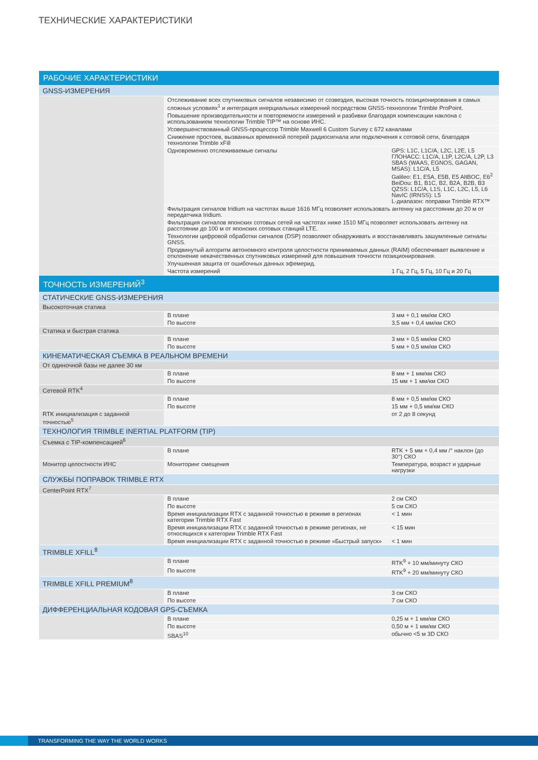ТЕХНИЧЕСКИЕ ХАРАКТЕРИСТИКИ
| РАБОЧИЕ ХАРАКТЕРИСТИКИ | | |
| --- | --- | --- |
| GNSS-ИЗМЕРЕНИЯ | | |
| | Отслеживание всех спутниковых сигналов независимо от созвездия, высокая точность позиционирования в самых сложных условиях<sup>1</sup> и интеграция инерциальных измерений посредством GNSS-технологии Trimble ProPoint. | |
| | Повышение производительности и повторяемости измерений и разбивки благодаря компенсации наклона с использованием технологии Trimble TIP™ на основе ИНС. | |
| | Усовершенствованный GNSS-процессор Trimble Maxwell 6 Custom Survey с 672 каналами | |
| | Снижение простоев, вызванных временной потерей радиосигнала или подключения к сотовой сети, благодаря технологии Trimble xFill | |
| | Одновременно отслеживаемые сигналы | GPS: L1C, L1C/A, L2C, L2E, L5 ГЛОНАСС: L1C/A, L1P, L2C/A, L2P, L3 SBAS (WAAS, EGNOS, GAGAN, MSAS): L1C/A, L5 Galileo: E1, E5A, E5B, E5 AltBOC, E6<sup>2</sup> BeiDou: B1, B1C, B2, B2A, B2B, B3 QZSS: L1C/A, L1S, L1C, L2C, L5, L6 NavIC (IRNSS): L5 L-диапазон: поправки Trimble RTX™ |
| | Фильтрация сигналов Iridium на частотах выше 1616 МГц позволяет использовать антенну на расстоянии до 20 м от передатчика Iridium. | |
| | Фильтрация сигналов японских сотовых сетей на частотах ниже 1510 МГц позволяет использовать антенну на расстоянии до 100 м от японских сотовых станций LTE. | |
| | Технологии цифровой обработки сигналов (DSP) позволяют обнаруживать и восстанавливать зашумленные сигналы GNSS. | |
| | Продвинутый алгоритм автономного контроля целостности принимаемых данных (RAIM) обеспечивает выявление и отклонение некачественных спутниковых измерений для повышения точности позиционирования. | |
| | Улучшенная защита от ошибочных данных эфемерид. | |
| | Частота измерений | 1 Гц, 2 Гц, 5 Гц, 10 Гц и 20 Гц |
| ТОЧНОСТЬ ИЗМЕРЕНИЙ<sup>3</sup> | | |
| СТАТИЧЕСКИЕ GNSS-ИЗМЕРЕНИЯ | | |
| Высокоточная статика | | |
| | В плане | 3 мм + 0,1 мм/км СКО |
| | По высоте | 3,5 мм + 0,4 мм/км СКО |
| Статика и быстрая статика | | |
| | В плане | 3 мм + 0,5 мм/км СКО |
| | По высоте | 5 мм + 0,5 мм/км СКО |
| КИНЕМАТИЧЕСКАЯ СЪЕМКА В РЕАЛЬНОМ ВРЕМЕНИ | | |
| От одиночной базы не далее 30 км | | |
| | В плане | 8 мм + 1 мм/км СКО |
| | По высоте | 15 мм + 1 мм/км СКО |
| Сетевой RTK<sup>4</sup> | | |
| | В плане | 8 мм + 0,5 мм/км СКО |
| | По высоте | 15 мм + 0,5 мм/км СКО |
| RTK инициализация с заданной точностью<sup>5</sup> | | от 2 до 8 секунд |
| ТЕХНОЛОГИЯ TRIMBLE INERTIAL PLATFORM (TIP) | | |
| Съемка с TIP-компенсацией<sup>6</sup> | | |
| | В плане | RTK + 5 мм + 0,4 мм /° наклон (до 30°) СКО |
| Монитор целостности ИНС | Мониторинг смещения | Температура, возраст и ударные нагрузки |
| СЛУЖБЫ ПОПРАВОК TRIMBLE RTX | | |
| CenterPoint RTX<sup>7</sup> | | |
| | В плане | 2 см СКО |
| | По высоте | 5 см СКО |
| | Время инициализации RTX с заданной точностью в режиме в регионах категории Trimble RTX Fast | < 1 мин |
| | Время инициализации RTX с заданной точностью в режиме регионах, не относящихся к категории Trimble RTX Fast | < 15 мин |
| | Время инициализации RTX с заданной точностью в режиме «Быстрый запуск» | < 1 мин |
| TRIMBLE XFILL<sup>8</sup> | | |
| | В плане | RTK<sup>9</sup> + 10 мм/минуту СКО |
| | По высоте | RTK<sup>9</sup> + 20 мм/минуту СКО |
| TRIMBLE XFILL PREMIUM<sup>8</sup> | | |
| | В плане | 3 см СКО |
| | По высоте | 7 см СКО |
| ДИФФЕРЕНЦИАЛЬНАЯ КОДОВАЯ GPS-СЪЕМКА | | |
| | В плане | 0,25 м + 1 мм/км СКО |
| | По высоте | 0,50 м + 1 мм/км СКО |
| | SBAS<sup>10</sup> | обычно <5 м 3D СКО |
TRANSFORMING THE WAY THE WORLD WORKS